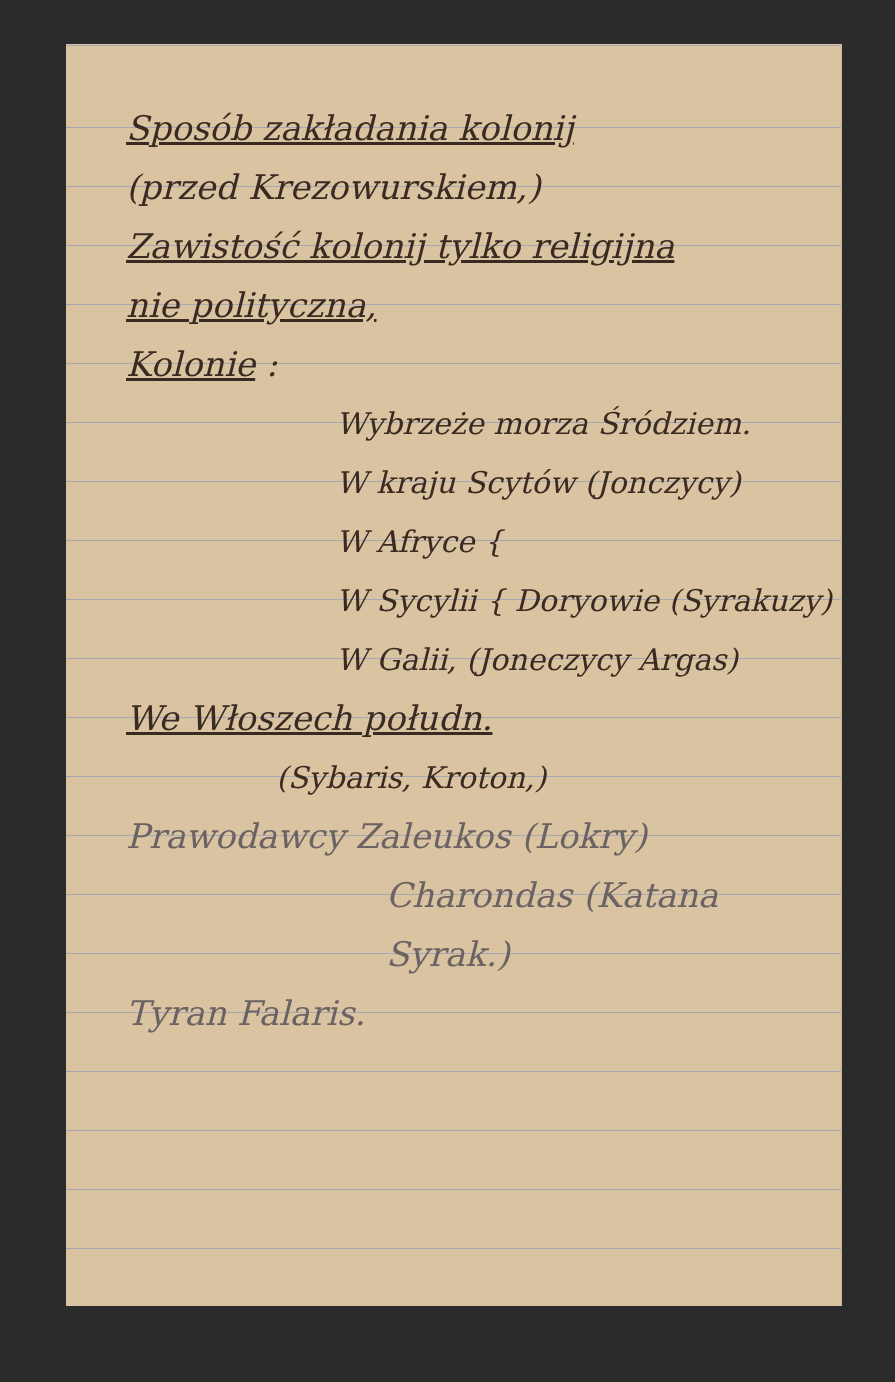Sposób zakładania kolonij
(przed Krezowurskiem,)
Zawistość kolonij tylko religijna
nie polityczna,
Kolonie :
Wybrzeże morza Śródziem.
W kraju Scytów (Jonczycy)
W Afryce {
W Sycylii { Doryowie (Syrakuzy)
W Galii, (Joneczycy Argas)
We Włoszech połudn.
(Sybaris, Kroton,)
Prawodawcy Zaleukos (Lokry)
Charondas (Katana Syrak.)
Tyran Falaris.